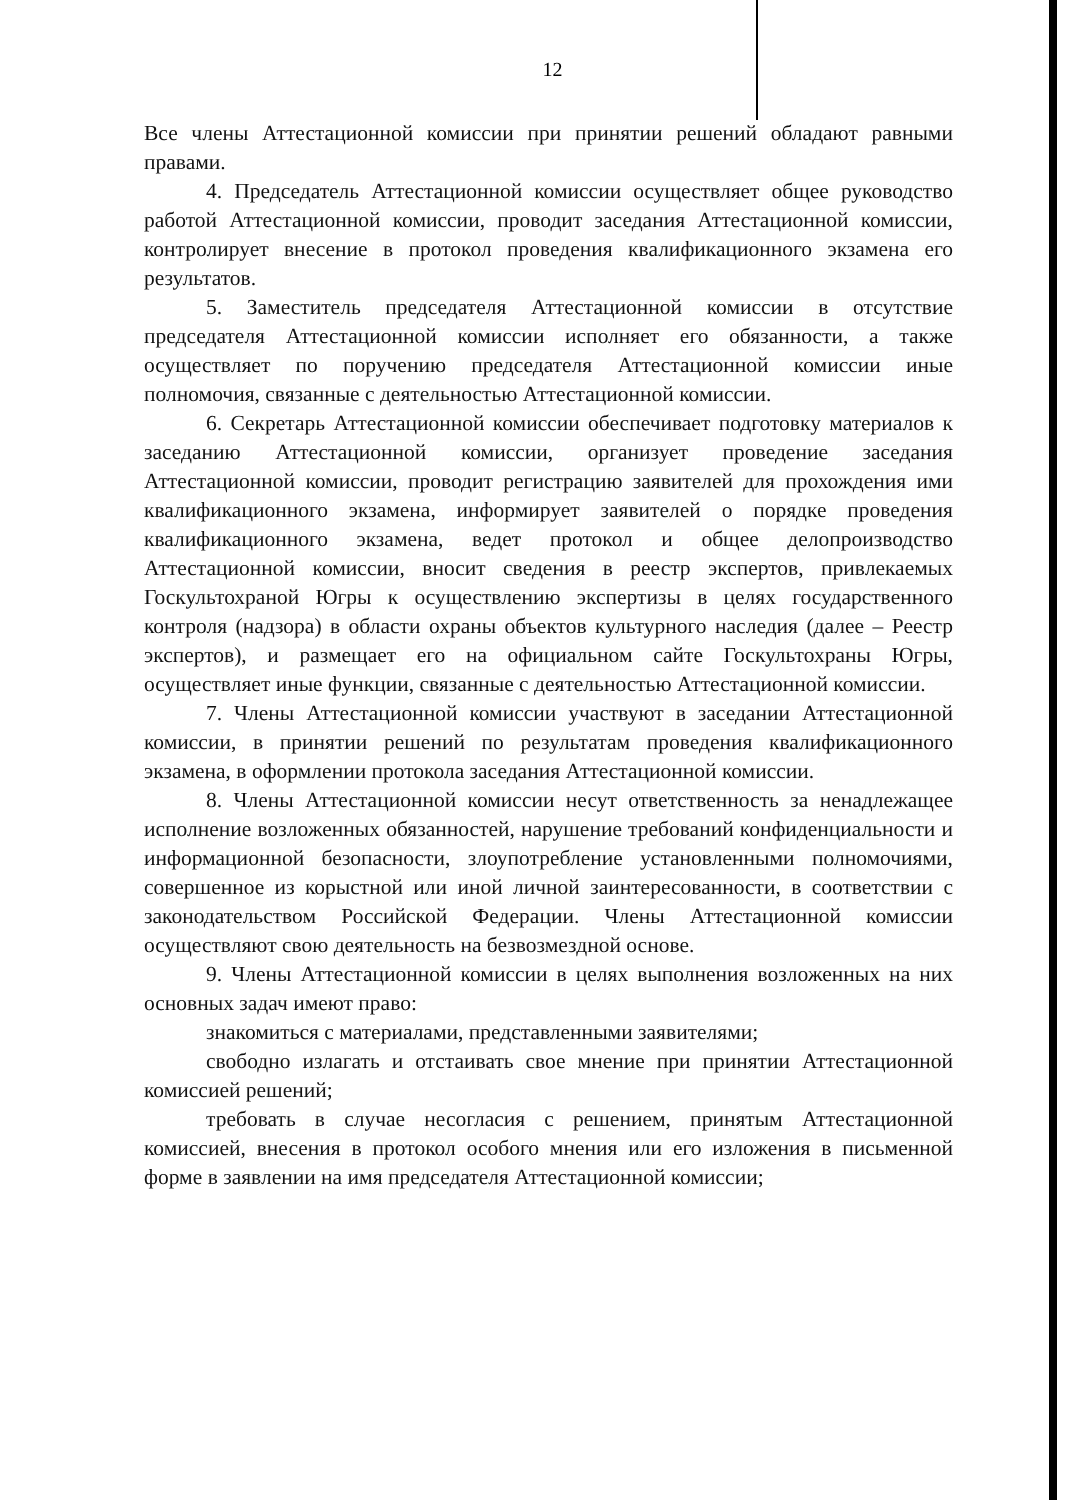12
Все члены Аттестационной комиссии при принятии решений обладают равными правами.
4. Председатель Аттестационной комиссии осуществляет общее руководство работой Аттестационной комиссии, проводит заседания Аттестационной комиссии, контролирует внесение в протокол проведения квалификационного экзамена его результатов.
5. Заместитель председателя Аттестационной комиссии в отсутствие председателя Аттестационной комиссии исполняет его обязанности, а также осуществляет по поручению председателя Аттестационной комиссии иные полномочия, связанные с деятельностью Аттестационной комиссии.
6. Секретарь Аттестационной комиссии обеспечивает подготовку материалов к заседанию Аттестационной комиссии, организует проведение заседания Аттестационной комиссии, проводит регистрацию заявителей для прохождения ими квалификационного экзамена, информирует заявителей о порядке проведения квалификационного экзамена, ведет протокол и общее делопроизводство Аттестационной комиссии, вносит сведения в реестр экспертов, привлекаемых Госкультохраной Югры к осуществлению экспертизы в целях государственного контроля (надзора) в области охраны объектов культурного наследия (далее – Реестр экспертов), и размещает его на официальном сайте Госкультохраны Югры, осуществляет иные функции, связанные с деятельностью Аттестационной комиссии.
7. Члены Аттестационной комиссии участвуют в заседании Аттестационной комиссии, в принятии решений по результатам проведения квалификационного экзамена, в оформлении протокола заседания Аттестационной комиссии.
8. Члены Аттестационной комиссии несут ответственность за ненадлежащее исполнение возложенных обязанностей, нарушение требований конфиденциальности и информационной безопасности, злоупотребление установленными полномочиями, совершенное из корыстной или иной личной заинтересованности, в соответствии с законодательством Российской Федерации. Члены Аттестационной комиссии осуществляют свою деятельность на безвозмездной основе.
9. Члены Аттестационной комиссии в целях выполнения возложенных на них основных задач имеют право:
знакомиться с материалами, представленными заявителями;
свободно излагать и отстаивать свое мнение при принятии Аттестационной комиссией решений;
требовать в случае несогласия с решением, принятым Аттестационной комиссией, внесения в протокол особого мнения или его изложения в письменной форме в заявлении на имя председателя Аттестационной комиссии;